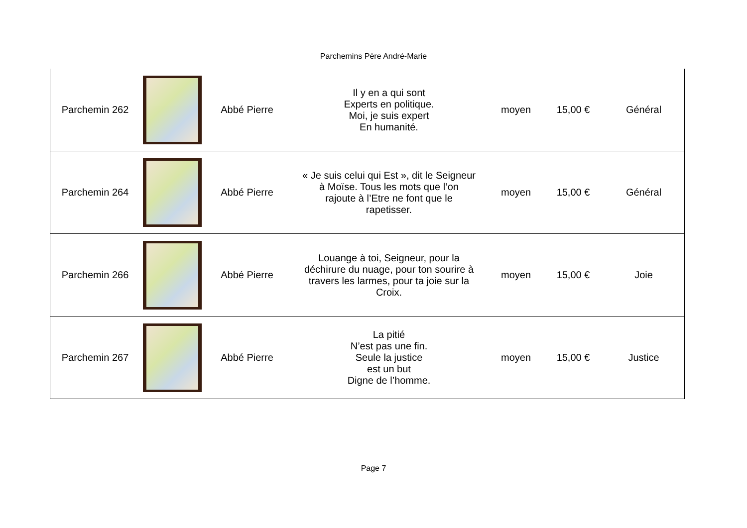Parchemins Père André-Marie
| Parchemin 262 | | Abbé Pierre | Il y en a qui sont Experts en politique. Moi, je suis expert En humanité. | moyen | 15,00 € | Général |
| Parchemin 264 | | Abbé Pierre | « Je suis celui qui Est », dit le Seigneur à Moïse. Tous les mots que l’on rajoute à l’Etre ne font que le rapetisser. | moyen | 15,00 € | Général |
| Parchemin 266 | | Abbé Pierre | Louange à toi, Seigneur, pour la déchirure du nuage, pour ton sourire à travers les larmes, pour ta joie sur la Croix. | moyen | 15,00 € | Joie |
| Parchemin 267 | | Abbé Pierre | La pitié N’est pas une fin. Seule la justice est un but Digne de l’homme. | moyen | 15,00 € | Justice |
Page 7